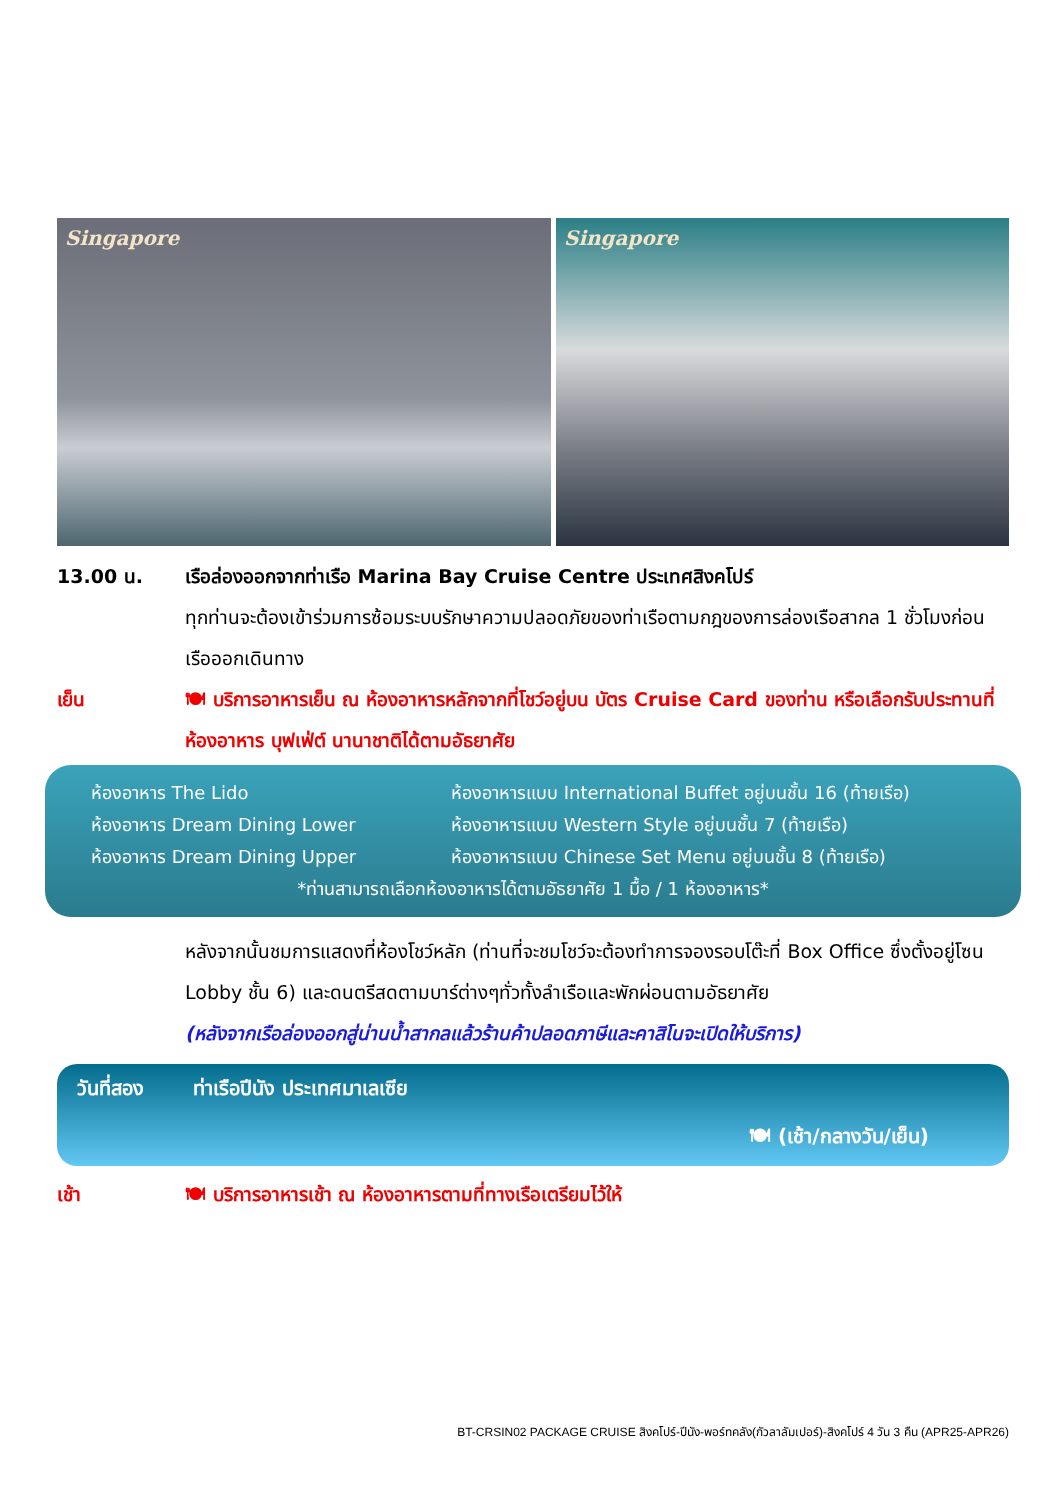Singapore Singapore
13.00 น. เรือล่องออกจากท่าเรือ Marina Bay Cruise Centre ประเทศสิงคโปร์
ทุกท่านจะต้องเข้าร่วมการซ้อมระบบรักษาความปลอดภัยของท่าเรือตามกฎของการล่องเรือสากล 1 ชั่วโมงก่อนเรือออกเดินทาง
เย็น 🍽 บริการอาหารเย็น ณ ห้องอาหารหลักจากที่โชว์อยู่บน บัตร Cruise Card ของท่าน หรือเลือกรับประทานที่ห้องอาหาร บุฟเฟ่ต์ นานาชาติได้ตามอัธยาศัย
ห้องอาหาร The Lido ห้องอาหารแบบ International Buffet อยู่บนชั้น 16 (ท้ายเรือ)
ห้องอาหาร Dream Dining Lower ห้องอาหารแบบ Western Style อยู่บนชั้น 7 (ท้ายเรือ)
ห้องอาหาร Dream Dining Upper ห้องอาหารแบบ Chinese Set Menu อยู่บนชั้น 8 (ท้ายเรือ)
*ท่านสามารถเลือกห้องอาหารได้ตามอัธยาศัย 1 มื้อ / 1 ห้องอาหาร*
หลังจากนั้นชมการแสดงที่ห้องโชว์หลัก (ท่านที่จะชมโชว์จะต้องทำการจองรอบโต๊ะที่ Box Office ซึ่งตั้งอยู่โซน Lobby ชั้น 6) และดนตรีสดตามบาร์ต่างๆทั่วทั้งลำเรือและพักผ่อนตามอัธยาศัย
(หลังจากเรือล่องออกสู่น่านน้ำสากลแล้วร้านค้าปลอดภาษีและคาสิโนจะเปิดให้บริการ)
วันที่สอง ท่าเรือปีนัง ประเทศมาเลเซีย
🍽 (เช้า/กลางวัน/เย็น)
เช้า 🍽 บริการอาหารเช้า ณ ห้องอาหารตามที่ทางเรือเตรียมไว้ให้
BT-CRSIN02 PACKAGE CRUISE สิงคโปร์-ปีนัง-พอร์ทคลัง(กัวลาลัมเปอร์)-สิงคโปร์ 4 วัน 3 คืน (APR25-APR26)